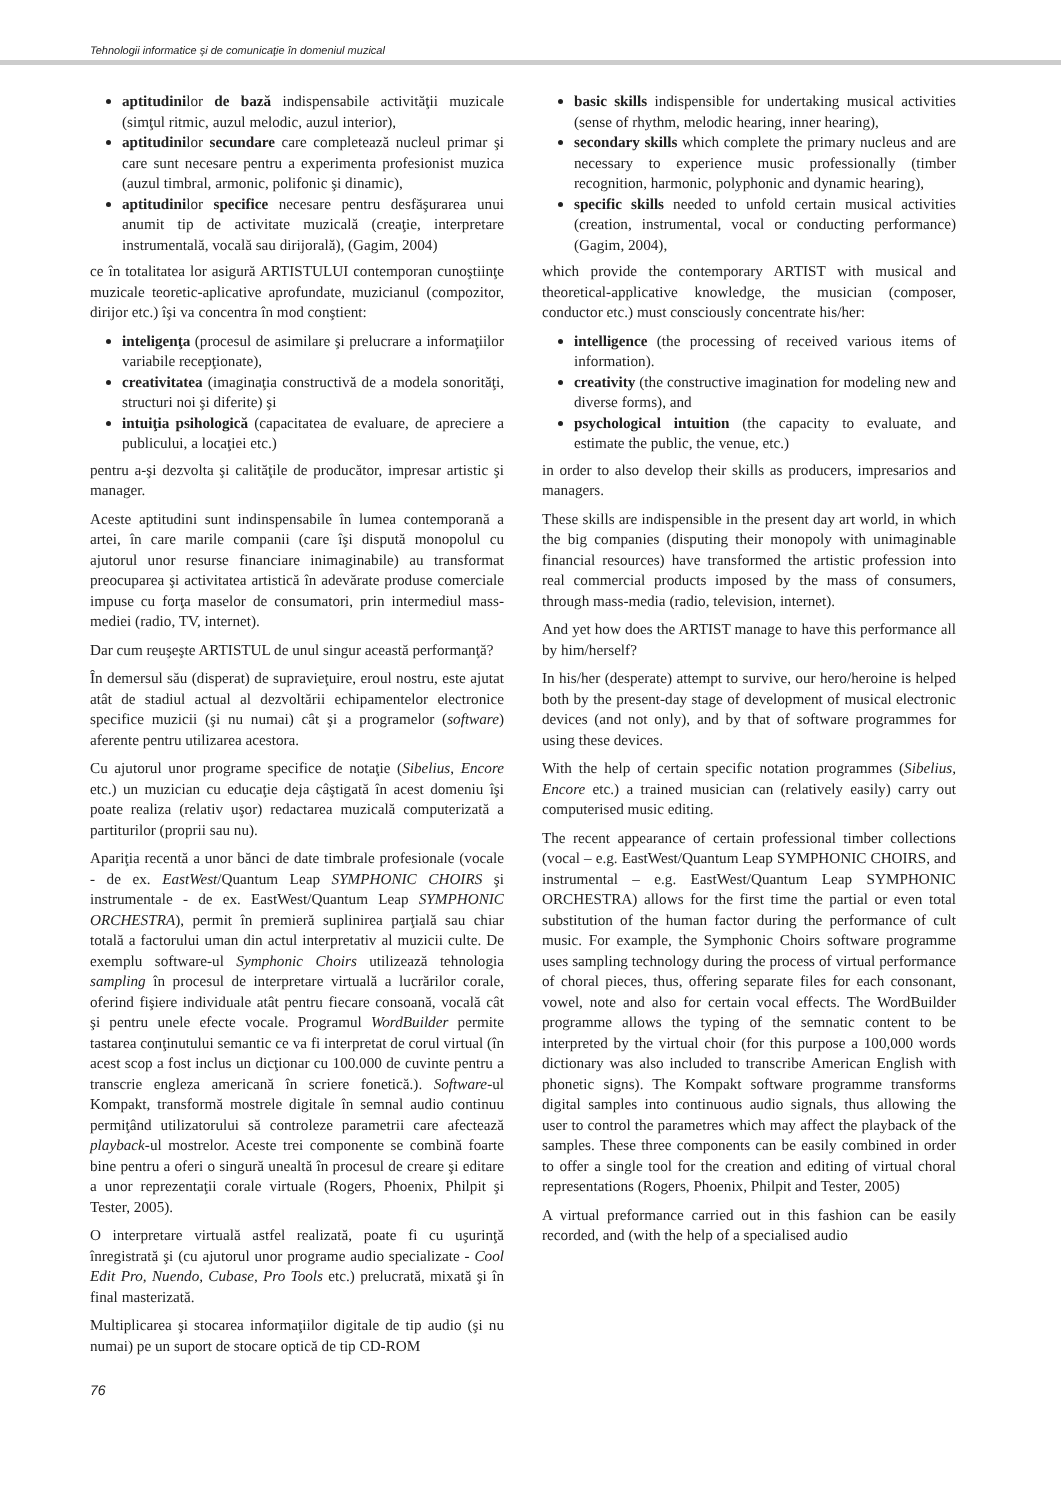Tehnologii informatice şi de comunicaţie în domeniul muzical
aptitudinilor de bază indispensabile activităţii muzicale (simţul ritmic, auzul melodic, auzul interior),
aptitudinilor secundare care completează nucleul primar şi care sunt necesare pentru a experimenta profesionist muzica (auzul timbral, armonic, polifonic şi dinamic),
aptitudinilor specifice necesare pentru desfăşurarea unui anumit tip de activitate muzicală (creaţie, interpretare instrumentală, vocală sau dirijorală), (Gagim, 2004)
ce în totalitatea lor asigură ARTISTULUI contemporan cunoştiinţe muzicale teoretic-aplicative aprofundate, muzicianul (compozitor, dirijor etc.) îşi va concentra în mod conştient:
inteligenţa (procesul de asimilare şi prelucrare a informaţiilor variabile recepţionate),
creativitatea (imaginaţia constructivă de a modela sonorităţi, structuri noi şi diferite) şi
intuiţia psihologică (capacitatea de evaluare, de apreciere a publicului, a locaţiei etc.)
pentru a-şi dezvolta şi calităţile de producător, impresar artistic şi manager.
Aceste aptitudini sunt indinspensabile în lumea contemporană a artei, în care marile companii (care îşi dispută monopolul cu ajutorul unor resurse financiare inimaginabile) au transformat preocuparea şi activitatea artistică în adevărate produse comerciale impuse cu forţa maselor de consumatori, prin intermediul mass-mediei (radio, TV, internet).
Dar cum reuşeşte ARTISTUL de unul singur această performanţă?
În demersul său (disperat) de supravieţuire, eroul nostru, este ajutat atât de stadiul actual al dezvoltării echipamentelor electronice specifice muzicii (şi nu numai) cât şi a programelor (software) aferente pentru utilizarea acestora.
Cu ajutorul unor programe specifice de notaţie (Sibelius, Encore etc.) un muzician cu educaţie deja câştigată în acest domeniu îşi poate realiza (relativ uşor) redactarea muzicală computerizată a partiturilor (proprii sau nu).
Apariţia recentă a unor bănci de date timbrale profesionale (vocale - de ex. EastWest/Quantum Leap SYMPHONIC CHOIRS şi instrumentale - de ex. EastWest/Quantum Leap SYMPHONIC ORCHESTRA), permit în premieră suplinirea parţială sau chiar totală a factorului uman din actul interpretativ al muzicii culte. De exemplu software-ul Symphonic Choirs utilizează tehnologia sampling în procesul de interpretare virtuală a lucrărilor corale, oferind fişiere individuale atât pentru fiecare consoană, vocală cât şi pentru unele efecte vocale. Programul WordBuilder permite tastarea conţinutului semantic ce va fi interpretat de corul virtual (în acest scop a fost inclus un dicţionar cu 100.000 de cuvinte pentru a transcrie engleza americană în scriere fonetică.). Software-ul Kompakt, transformă mostrele digitale în semnal audio continuu permiţând utilizatorului să controleze parametrii care afectează playback-ul mostrelor. Aceste trei componente se combină foarte bine pentru a oferi o singură unealtă în procesul de creare şi editare a unor reprezentaţii corale virtuale (Rogers, Phoenix, Philpit şi Tester, 2005).
O interpretare virtuală astfel realizată, poate fi cu uşurinţă înregistrată şi (cu ajutorul unor programe audio specializate - Cool Edit Pro, Nuendo, Cubase, Pro Tools etc.) prelucrată, mixată şi în final masterizată.
Multiplicarea şi stocarea informaţiilor digitale de tip audio (şi nu numai) pe un suport de stocare optică de tip CD-ROM
basic skills indispensible for undertaking musical activities (sense of rhythm, melodic hearing, inner hearing),
secondary skills which complete the primary nucleus and are necessary to experience music professionally (timber recognition, harmonic, polyphonic and dynamic hearing),
specific skills needed to unfold certain musical activities (creation, instrumental, vocal or conducting performance) (Gagim, 2004),
which provide the contemporary ARTIST with musical and theoretical-applicative knowledge, the musician (composer, conductor etc.) must consciously concentrate his/her:
intelligence (the processing of received various items of information).
creativity (the constructive imagination for modeling new and diverse forms), and
psychological intuition (the capacity to evaluate, and estimate the public, the venue, etc.)
in order to also develop their skills as producers, impresarios and managers.
These skills are indispensible in the present day art world, in which the big companies (disputing their monopoly with unimaginable financial resources) have transformed the artistic profession into real commercial products imposed by the mass of consumers, through mass-media (radio, television, internet).
And yet how does the ARTIST manage to have this performance all by him/herself?
In his/her (desperate) attempt to survive, our hero/heroine is helped both by the present-day stage of development of musical electronic devices (and not only), and by that of software programmes for using these devices.
With the help of certain specific notation programmes (Sibelius, Encore etc.) a trained musician can (relatively easily) carry out computerised music editing.
The recent appearance of certain professional timber collections (vocal – e.g. EastWest/Quantum Leap SYMPHONIC CHOIRS, and instrumental – e.g. EastWest/Quantum Leap SYMPHONIC ORCHESTRA) allows for the first time the partial or even total substitution of the human factor during the performance of cult music. For example, the Symphonic Choirs software programme uses sampling technology during the process of virtual performance of choral pieces, thus, offering separate files for each consonant, vowel, note and also for certain vocal effects. The WordBuilder programme allows the typing of the semnatic content to be interpreted by the virtual choir (for this purpose a 100,000 words dictionary was also included to transcribe American English with phonetic signs). The Kompakt software programme transforms digital samples into continuous audio signals, thus allowing the user to control the parametres which may affect the playback of the samples. These three components can be easily combined in order to offer a single tool for the creation and editing of virtual choral representations (Rogers, Phoenix, Philpit and Tester, 2005)
A virtual preformance carried out in this fashion can be easily recorded, and (with the help of a specialised audio
76